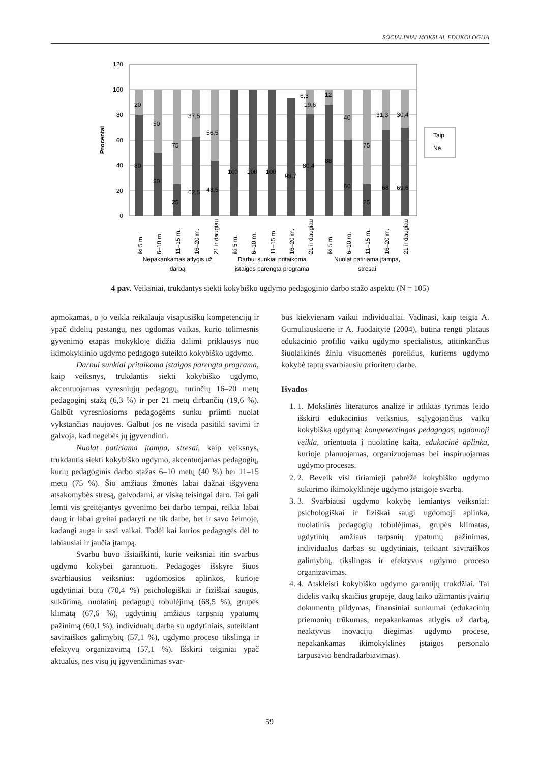SOCIALINIAI MOKSLAI. EDUKOLOGIJA
120
100
80
60
40
20
0
Procentai
20
80
50
50
75
25
37,5
62,5
56,5
43,5
100
100
100
93,7
6,3
19,6
80,4
12
88
40
60
75
25
31,3
30,4
68
69,6
Taip
Ne
iki 5 m.
6–10 m.
11–15 m.
16–20 m.
21 ir daugiau
iki 5 m.
6–10 m.
11–15 m.
16–20 m.
21 ir daugiau
iki 5 m.
6–10 m.
11–15 m.
16–20 m.
21 ir daugiau
Nepakankamas atlygis už
darbą
Darbui sunkiai pritaikoma
įstaigos parengta programa
Nuolat patiriama įtampa,
stresai
4 pav. Veiksniai, trukdantys siekti kokybiško ugdymo pedagoginio darbo stažo aspektu (N = 105)
apmokamas, o jo veikla reikalauja visapusiškų kompetencijų ir ypač didelių pastangų, nes ugdomas vaikas, kurio tolimesnis gyvenimo etapas mokykloje didžia dalimi priklausys nuo ikimokyklinio ugdymo pedagogo suteikto kokybiško ugdymo.
Darbui sunkiai pritaikoma įstaigos parengta programa, kaip veiksnys, trukdantis siekti kokybiško ugdymo, akcentuojamas vyresniųjų pedagogų, turinčių 16–20 metų pedagoginį stažą (6,3 %) ir per 21 metų dirbančių (19,6 %). Galbūt vyresniosioms pedagogėms sunku priimti nuolat vykstančias naujoves. Galbūt jos ne visada pasitiki savimi ir galvoja, kad negebės jų įgyvendinti.
Nuolat patiriama įtampa, stresai, kaip veiksnys, trukdantis siekti kokybiško ugdymo, akcentuojamas pedagogių, kurių pedagoginis darbo stažas 6–10 metų (40 %) bei 11–15 metų (75 %). Šio amžiaus žmonės labai dažnai išgyvena atsakomybės stresą, galvodami, ar viską teisingai daro. Tai gali lemti vis greitėjantys gyvenimo bei darbo tempai, reikia labai daug ir labai greitai padaryti ne tik darbe, bet ir savo šeimoje, kadangi auga ir savi vaikai. Todėl kai kurios pedagogės dėl to labiausiai ir jaučia įtampą.
Svarbu buvo išsiaiškinti, kurie veiksniai itin svarbūs ugdymo kokybei garantuoti. Pedagogės išskyrė šiuos svarbiausius veiksnius: ugdomosios aplinkos, kurioje ugdytiniai būtų (70,4 %) psichologiškai ir fiziškai saugūs, sukūrimą, nuolatinį pedagogų tobulėjimą (68,5 %), grupės klimatą (67,6 %), ugdytinių amžiaus tarpsnių ypatumų pažinimą (60,1 %), individualų darbą su ugdytiniais, suteikiant saviraiškos galimybių (57,1 %), ugdymo proceso tikslingą ir efektyvų organizavimą (57,1 %). Išskirti teiginiai ypač aktualūs, nes visų jų įgyvendinimas svar-
bus kiekvienam vaikui individualiai. Vadinasi, kaip teigia A. Gumuliauskienė ir A. Juodaitytė (2004), būtina rengti plataus edukacinio profilio vaikų ugdymo specialistus, atitinkančius šiuolaikinės žinių visuomenės poreikius, kuriems ugdymo kokybė taptų svarbiausiu prioritetu darbe.
Išvados
1. 1. Mokslinės literatūros analizė ir atliktas tyrimas leido išskirti edukacinius veiksnius, sąlygojančius vaikų kokybišką ugdymą: kompetentingas pedagogas, ugdomoji veikla, orientuota į nuolatinę kaitą, edukacinė aplinka, kurioje planuojamas, organizuojamas bei inspiruojamas ugdymo procesas.
2. 2. Beveik visi tiriamieji pabrėžė kokybiško ugdymo sukūrimo ikimokyklinėje ugdymo įstaigoje svarbą.
3. 3. Svarbiausi ugdymo kokybę lemiantys veiksniai: psichologiškai ir fiziškai saugi ugdomoji aplinka, nuolatinis pedagogių tobulėjimas, grupės klimatas, ugdytinių amžiaus tarpsnių ypatumų pažinimas, individualus darbas su ugdytiniais, teikiant saviraiškos galimybių, tikslingas ir efektyvus ugdymo proceso organizavimas.
4. 4. Atskleisti kokybiško ugdymo garantijų trukdžiai. Tai didelis vaikų skaičius grupėje, daug laiko užimantis įvairių dokumentų pildymas, finansiniai sunkumai (edukacinių priemonių trūkumas, nepakankamas atlygis už darbą, neaktyvus inovacijų diegimas ugdymo procese, nepakankamas ikimokyklinės įstaigos personalo tarpusavio bendradarbiavimas).
59